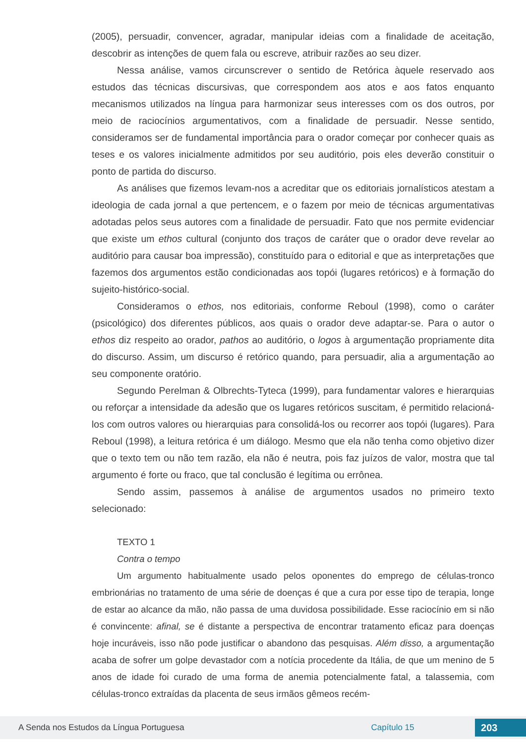(2005), persuadir, convencer, agradar, manipular ideias com a finalidade de aceitação, descobrir as intenções de quem fala ou escreve, atribuir razões ao seu dizer.
Nessa análise, vamos circunscrever o sentido de Retórica àquele reservado aos estudos das técnicas discursivas, que correspondem aos atos e aos fatos enquanto mecanismos utilizados na língua para harmonizar seus interesses com os dos outros, por meio de raciocínios argumentativos, com a finalidade de persuadir. Nesse sentido, consideramos ser de fundamental importância para o orador começar por conhecer quais as teses e os valores inicialmente admitidos por seu auditório, pois eles deverão constituir o ponto de partida do discurso.
As análises que fizemos levam-nos a acreditar que os editoriais jornalísticos atestam a ideologia de cada jornal a que pertencem, e o fazem por meio de técnicas argumentativas adotadas pelos seus autores com a finalidade de persuadir. Fato que nos permite evidenciar que existe um ethos cultural (conjunto dos traços de caráter que o orador deve revelar ao auditório para causar boa impressão), constituído para o editorial e que as interpretações que fazemos dos argumentos estão condicionadas aos topói (lugares retóricos) e à formação do sujeito-histórico-social.
Consideramos o ethos, nos editoriais, conforme Reboul (1998), como o caráter (psicológico) dos diferentes públicos, aos quais o orador deve adaptar-se. Para o autor o ethos diz respeito ao orador, pathos ao auditório, o logos à argumentação propriamente dita do discurso. Assim, um discurso é retórico quando, para persuadir, alia a argumentação ao seu componente oratório.
Segundo Perelman & Olbrechts-Tyteca (1999), para fundamentar valores e hierarquias ou reforçar a intensidade da adesão que os lugares retóricos suscitam, é permitido relacioná-los com outros valores ou hierarquias para consolidá-los ou recorrer aos topói (lugares). Para Reboul (1998), a leitura retórica é um diálogo. Mesmo que ela não tenha como objetivo dizer que o texto tem ou não tem razão, ela não é neutra, pois faz juízos de valor, mostra que tal argumento é forte ou fraco, que tal conclusão é legítima ou errônea.
Sendo assim, passemos à análise de argumentos usados no primeiro texto selecionado:
TEXTO 1
Contra o tempo
Um argumento habitualmente usado pelos oponentes do emprego de células-tronco embrionárias no tratamento de uma série de doenças é que a cura por esse tipo de terapia, longe de estar ao alcance da mão, não passa de uma duvidosa possibilidade. Esse raciocínio em si não é convincente: afinal, se é distante a perspectiva de encontrar tratamento eficaz para doenças hoje incuráveis, isso não pode justificar o abandono das pesquisas. Além disso, a argumentação acaba de sofrer um golpe devastador com a notícia procedente da Itália, de que um menino de 5 anos de idade foi curado de uma forma de anemia potencialmente fatal, a talassemia, com células-tronco extraídas da placenta de seus irmãos gêmeos recém-
A Senda nos Estudos da Língua Portuguesa Capítulo 15 203